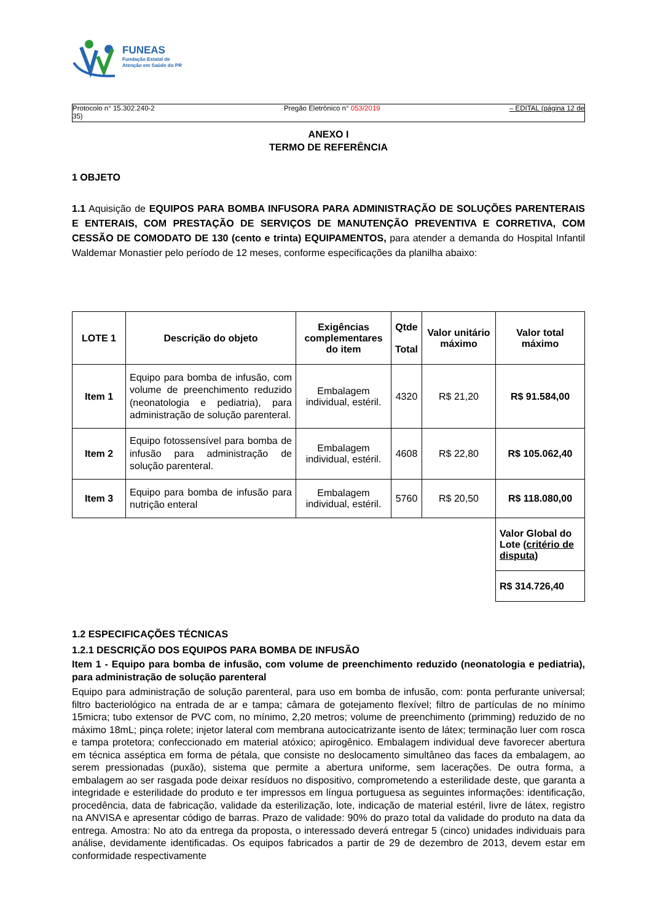FUNEAS
Fundação Estatal de
Atenção em Saúde do PR
Protocolo n° 15.302.240-2
35) Pregão Eletrônico n° 053/2019 – EDITAL (página 12 de
ANEXO I
TERMO DE REFERÊNCIA
1 OBJETO
1.1 Aquisição de EQUIPOS PARA BOMBA INFUSORA PARA ADMINISTRAÇÃO DE SOLUÇÕES PARENTERAIS E ENTERAIS, COM PRESTAÇÃO DE SERVIÇOS DE MANUTENÇÃO PREVENTIVA E CORRETIVA, COM CESSÃO DE COMODATO DE 130 (cento e trinta) EQUIPAMENTOS, para atender a demanda do Hospital Infantil Waldemar Monastier pelo período de 12 meses, conforme especificações da planilha abaixo:
| LOTE 1 | Descrição do objeto | Exigências complementares do item | Qtde Total | Valor unitário máximo | Valor total máximo |
| --- | --- | --- | --- | --- | --- |
| Item 1 | Equipo para bomba de infusão, com volume de preenchimento reduzido (neonatologia e pediatria), para administração de solução parenteral. | Embalagem individual, estéril. | 4320 | R$ 21,20 | R$ 91.584,00 |
| Item 2 | Equipo fotossensível para bomba de infusão para administração de solução parenteral. | Embalagem individual, estéril. | 4608 | R$ 22,80 | R$ 105.062,40 |
| Item 3 | Equipo para bomba de infusão para nutrição enteral | Embalagem individual, estéril. | 5760 | R$ 20,50 | R$ 118.080,00 |
| | | | | | Valor Global do Lote ( critério de disputa ) |
| | | | | | R$ 314.726,40 |
1.2 ESPECIFICAÇÕES TÉCNICAS
1.2.1 DESCRIÇÃO DOS EQUIPOS PARA BOMBA DE INFUSÃO
Item 1 - Equipo para bomba de infusão, com volume de preenchimento reduzido (neonatologia e pediatria), para administração de solução parenteral
Equipo para administração de solução parenteral, para uso em bomba de infusão, com: ponta perfurante universal; filtro bacteriológico na entrada de ar e tampa; câmara de gotejamento flexível; filtro de partículas de no mínimo 15micra; tubo extensor de PVC com, no mínimo, 2,20 metros; volume de preenchimento (primming) reduzido de no máximo 18mL; pinça rolete; injetor lateral com membrana autocicatrizante isento de látex; terminação luer com rosca e tampa protetora; confeccionado em material atóxico; apirogênico. Embalagem individual deve favorecer abertura em técnica asséptica em forma de pétala, que consiste no deslocamento simultâneo das faces da embalagem, ao serem pressionadas (puxão), sistema que permite a abertura uniforme, sem lacerações. De outra forma, a embalagem ao ser rasgada pode deixar resíduos no dispositivo, comprometendo a esterilidade deste, que garanta a integridade e esterilidade do produto e ter impressos em língua portuguesa as seguintes informações: identificação, procedência, data de fabricação, validade da esterilização, lote, indicação de material estéril, livre de látex, registro na ANVISA e apresentar código de barras. Prazo de validade: 90% do prazo total da validade do produto na data da entrega. Amostra: No ato da entrega da proposta, o interessado deverá entregar 5 (cinco) unidades individuais para análise, devidamente identificadas. Os equipos fabricados a partir de 29 de dezembro de 2013, devem estar em conformidade respectivamente